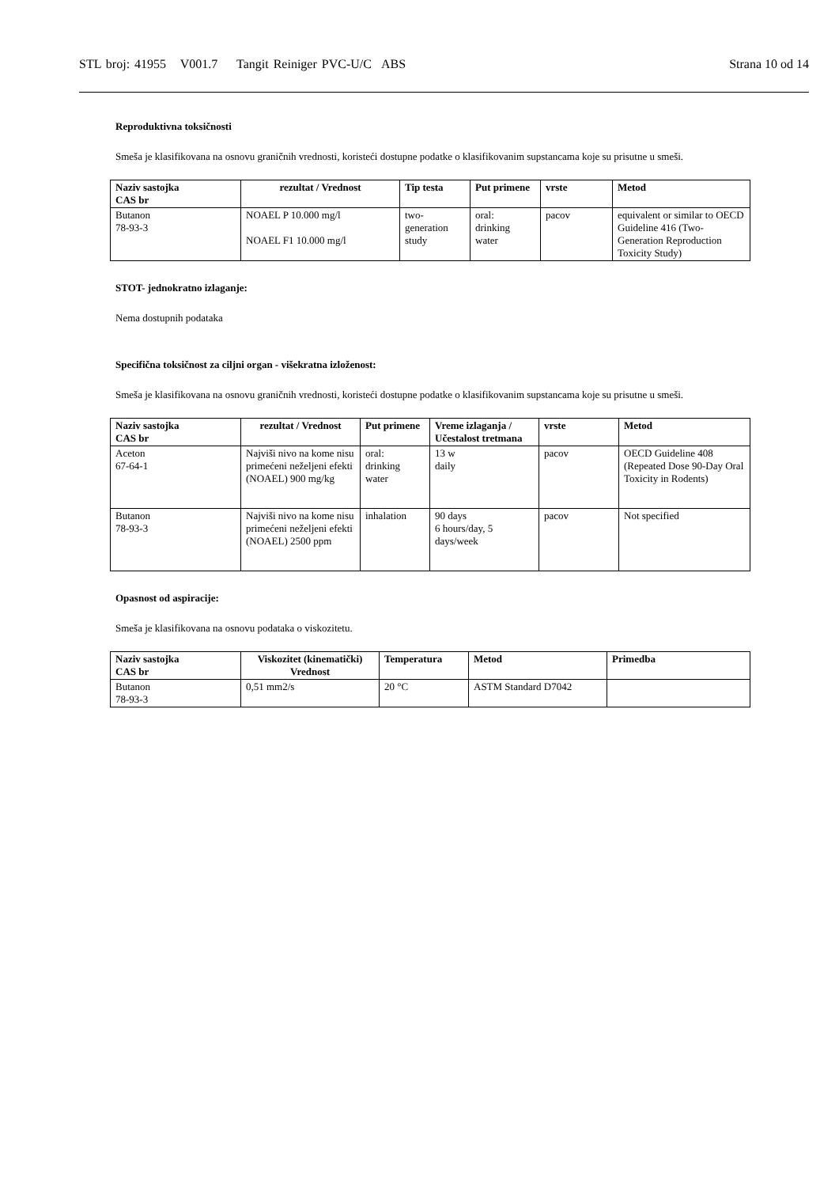STL broj: 41955 V001.7 Tangit Reiniger PVC-U/C ABS Strana 10 od 14
Reproduktivna toksičnosti
Smeša je klasifikovana na osnovu graničnih vrednosti, koristeći dostupne podatke o klasifikovanim supstancama koje su prisutne u smeši.
| Naziv sastojka CAS br | rezultat / Vrednost | Tip testa | Put primene | vrste | Metod |
| --- | --- | --- | --- | --- | --- |
| Butanon 78-93-3 | NOAEL P 10.000 mg/l NOAEL F1 10.000 mg/l | two- generation study | oral: drinking water | pacov | equivalent or similar to OECD Guideline 416 (Two-Generation Reproduction Toxicity Study) |
STOT- jednokratno izlaganje:
Nema dostupnih podataka
Specifična toksičnost za ciljni organ - višekratna izloženost:
Smeša je klasifikovana na osnovu graničnih vrednosti, koristeći dostupne podatke o klasifikovanim supstancama koje su prisutne u smeši.
| Naziv sastojka CAS br | rezultat / Vrednost | Put primene | Vreme izlaganja / Učestalost tretmana | vrste | Metod |
| --- | --- | --- | --- | --- | --- |
| Aceton 67-64-1 | Najviši nivo na kome nisu primećeni neželjeni efekti (NOAEL) 900 mg/kg | oral: drinking water | 13 w daily | pacov | OECD Guideline 408 (Repeated Dose 90-Day Oral Toxicity in Rodents) |
| Butanon 78-93-3 | Najviši nivo na kome nisu primećeni neželjeni efekti (NOAEL) 2500 ppm | inhalation | 90 days 6 hours/day, 5 days/week | pacov | Not specified |
Opasnost od aspiracije:
Smeša je klasifikovana na osnovu podataka o viskozitetu.
| Naziv sastojka CAS br | Viskozitet (kinematički) Vrednost | Temperatura | Metod | Primedba |
| --- | --- | --- | --- | --- |
| Butanon 78-93-3 | 0,51 mm2/s | 20 °C | ASTM Standard D7042 | |